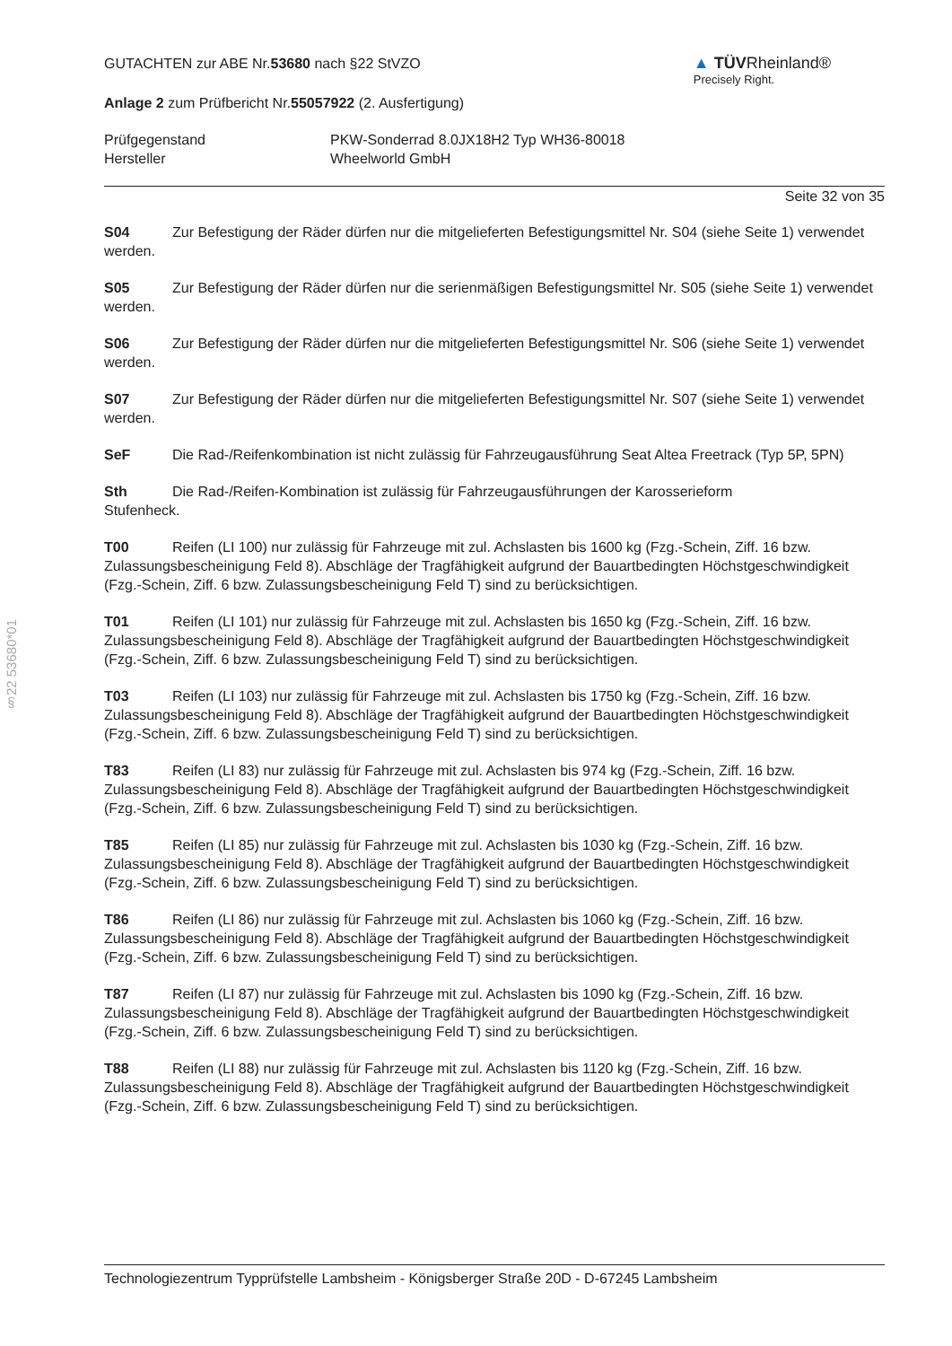§22 53680*01
GUTACHTEN zur ABE Nr.53680 nach §22 StVZO
▲ TÜVRheinland®
Precisely Right.
Anlage 2 zum Prüfbericht Nr.55057922 (2. Ausfertigung)
Prüfgegenstand
Hersteller
PKW-Sonderrad 8.0JX18H2 Typ WH36-80018
Wheelworld GmbH
Seite 32 von 35
S04 Zur Befestigung der Räder dürfen nur die mitgelieferten Befestigungsmittel Nr. S04 (siehe Seite 1) verwendet werden.
S05 Zur Befestigung der Räder dürfen nur die serienmäßigen Befestigungsmittel Nr. S05 (siehe Seite 1) verwendet werden.
S06 Zur Befestigung der Räder dürfen nur die mitgelieferten Befestigungsmittel Nr. S06 (siehe Seite 1) verwendet werden.
S07 Zur Befestigung der Räder dürfen nur die mitgelieferten Befestigungsmittel Nr. S07 (siehe Seite 1) verwendet werden.
SeF Die Rad-/Reifenkombination ist nicht zulässig für Fahrzeugausführung Seat Altea Freetrack (Typ 5P, 5PN)
Sth Die Rad-/Reifen-Kombination ist zulässig für Fahrzeugausführungen der Karosserieform
Stufenheck.
T00 Reifen (LI 100) nur zulässig für Fahrzeuge mit zul. Achslasten bis 1600 kg (Fzg.-Schein, Ziff. 16 bzw. Zulassungsbescheinigung Feld 8). Abschläge der Tragfähigkeit aufgrund der Bauartbedingten Höchstgeschwindigkeit (Fzg.-Schein, Ziff. 6 bzw. Zulassungsbescheinigung Feld T) sind zu berücksichtigen.
T01 Reifen (LI 101) nur zulässig für Fahrzeuge mit zul. Achslasten bis 1650 kg (Fzg.-Schein, Ziff. 16 bzw. Zulassungsbescheinigung Feld 8). Abschläge der Tragfähigkeit aufgrund der Bauartbedingten Höchstgeschwindigkeit (Fzg.-Schein, Ziff. 6 bzw. Zulassungsbescheinigung Feld T) sind zu berücksichtigen.
T03 Reifen (LI 103) nur zulässig für Fahrzeuge mit zul. Achslasten bis 1750 kg (Fzg.-Schein, Ziff. 16 bzw. Zulassungsbescheinigung Feld 8). Abschläge der Tragfähigkeit aufgrund der Bauartbedingten Höchstgeschwindigkeit (Fzg.-Schein, Ziff. 6 bzw. Zulassungsbescheinigung Feld T) sind zu berücksichtigen.
T83 Reifen (LI 83) nur zulässig für Fahrzeuge mit zul. Achslasten bis 974 kg (Fzg.-Schein, Ziff. 16 bzw. Zulassungsbescheinigung Feld 8). Abschläge der Tragfähigkeit aufgrund der Bauartbedingten Höchstgeschwindigkeit (Fzg.-Schein, Ziff. 6 bzw. Zulassungsbescheinigung Feld T) sind zu berücksichtigen.
T85 Reifen (LI 85) nur zulässig für Fahrzeuge mit zul. Achslasten bis 1030 kg (Fzg.-Schein, Ziff. 16 bzw. Zulassungsbescheinigung Feld 8). Abschläge der Tragfähigkeit aufgrund der Bauartbedingten Höchstgeschwindigkeit (Fzg.-Schein, Ziff. 6 bzw. Zulassungsbescheinigung Feld T) sind zu berücksichtigen.
T86 Reifen (LI 86) nur zulässig für Fahrzeuge mit zul. Achslasten bis 1060 kg (Fzg.-Schein, Ziff. 16 bzw. Zulassungsbescheinigung Feld 8). Abschläge der Tragfähigkeit aufgrund der Bauartbedingten Höchstgeschwindigkeit (Fzg.-Schein, Ziff. 6 bzw. Zulassungsbescheinigung Feld T) sind zu berücksichtigen.
T87 Reifen (LI 87) nur zulässig für Fahrzeuge mit zul. Achslasten bis 1090 kg (Fzg.-Schein, Ziff. 16 bzw. Zulassungsbescheinigung Feld 8). Abschläge der Tragfähigkeit aufgrund der Bauartbedingten Höchstgeschwindigkeit (Fzg.-Schein, Ziff. 6 bzw. Zulassungsbescheinigung Feld T) sind zu berücksichtigen.
T88 Reifen (LI 88) nur zulässig für Fahrzeuge mit zul. Achslasten bis 1120 kg (Fzg.-Schein, Ziff. 16 bzw. Zulassungsbescheinigung Feld 8). Abschläge der Tragfähigkeit aufgrund der Bauartbedingten Höchstgeschwindigkeit (Fzg.-Schein, Ziff. 6 bzw. Zulassungsbescheinigung Feld T) sind zu berücksichtigen.
Technologiezentrum Typprüfstelle Lambsheim - Königsberger Straße 20D - D-67245 Lambsheim